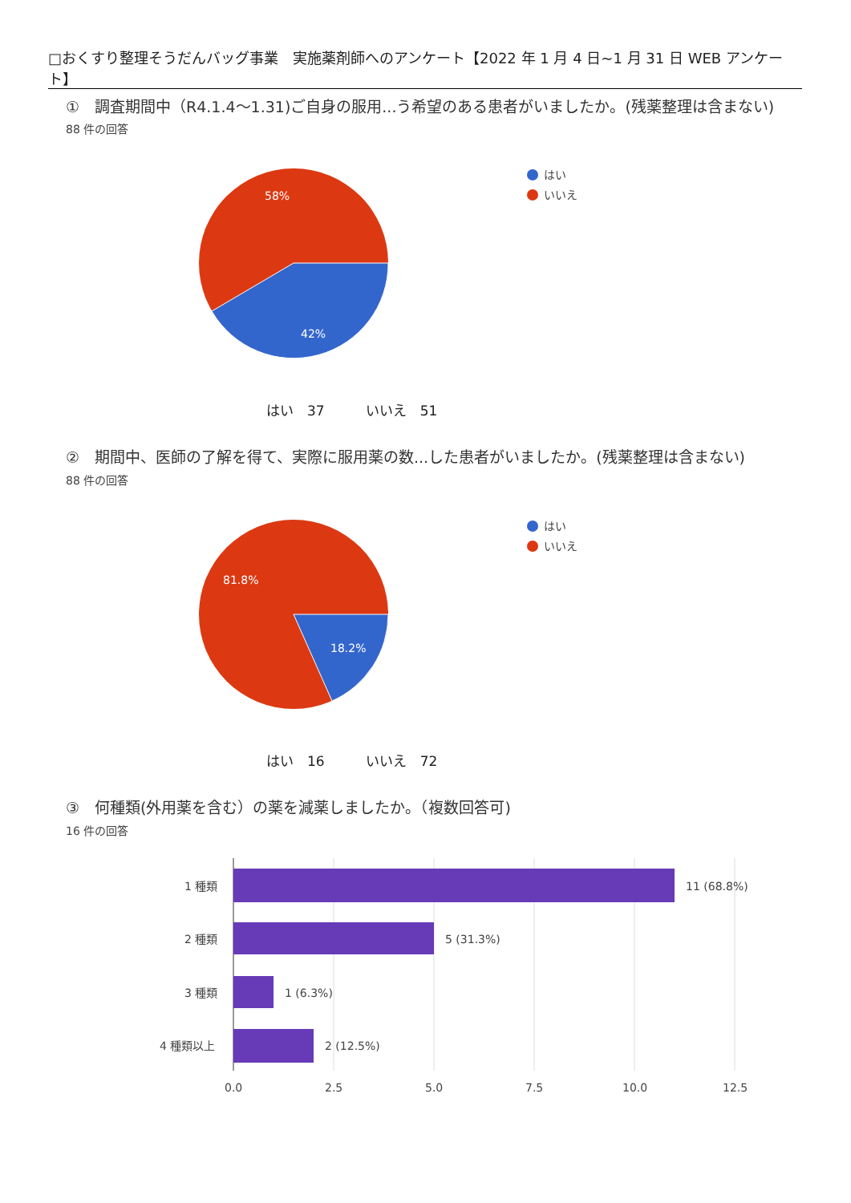□おくすり整理そうだんバッグ事業　実施薬剤師へのアンケート【2022 年 1 月 4 日~1 月 31 日 WEB アンケート】
①　調査期間中（R4.1.4～1.31)ご自身の服用...う希望のある患者がいましたか。(残薬整理は含まない)
88 件の回答
58%
42%
はい
いいえ
はい　37　　　いいえ　51
②　期間中、医師の了解を得て、実際に服用薬の数...した患者がいましたか。(残薬整理は含まない)
88 件の回答
81.8%
18.2%
はい
いいえ
はい　16　　　いいえ　72
③　何種類(外用薬を含む）の薬を減薬しましたか。（複数回答可)
16 件の回答
1 種類
2 種類
3 種類
4 種類以上
11 (68.8%)
5 (31.3%)
1 (6.3%)
2 (12.5%)
0.0
2.5
5.0
7.5
10.0
12.5